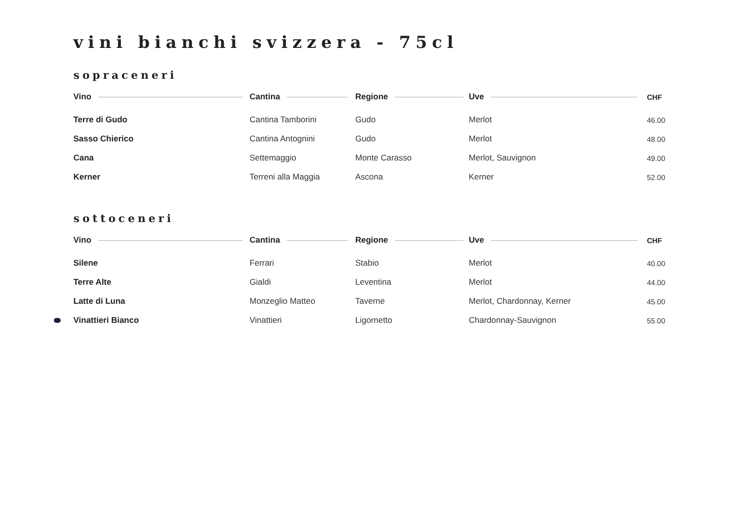vini bianchi svizzera - 75cl
sopraceneri
| Vino | Cantina | Regione | Uve | CHF |
| --- | --- | --- | --- | --- |
| Terre di Gudo | Cantina Tamborini | Gudo | Merlot | 46.00 |
| Sasso Chierico | Cantina Antognini | Gudo | Merlot | 48.00 |
| Cana | Settemaggio | Monte Carasso | Merlot, Sauvignon | 49.00 |
| Kerner | Terreni alla Maggia | Ascona | Kerner | 52.00 |
sottoceneri
| Vino | Cantina | Regione | Uve | CHF |
| --- | --- | --- | --- | --- |
| Silene | Ferrari | Stabio | Merlot | 40.00 |
| Terre Alte | Gialdi | Leventina | Merlot | 44.00 |
| Latte di Luna | Monzeglio Matteo | Taverne | Merlot, Chardonnay, Kerner | 45.00 |
| Vinattieri Bianco | Vinattieri | Ligornetto | Chardonnay-Sauvignon | 55.00 |